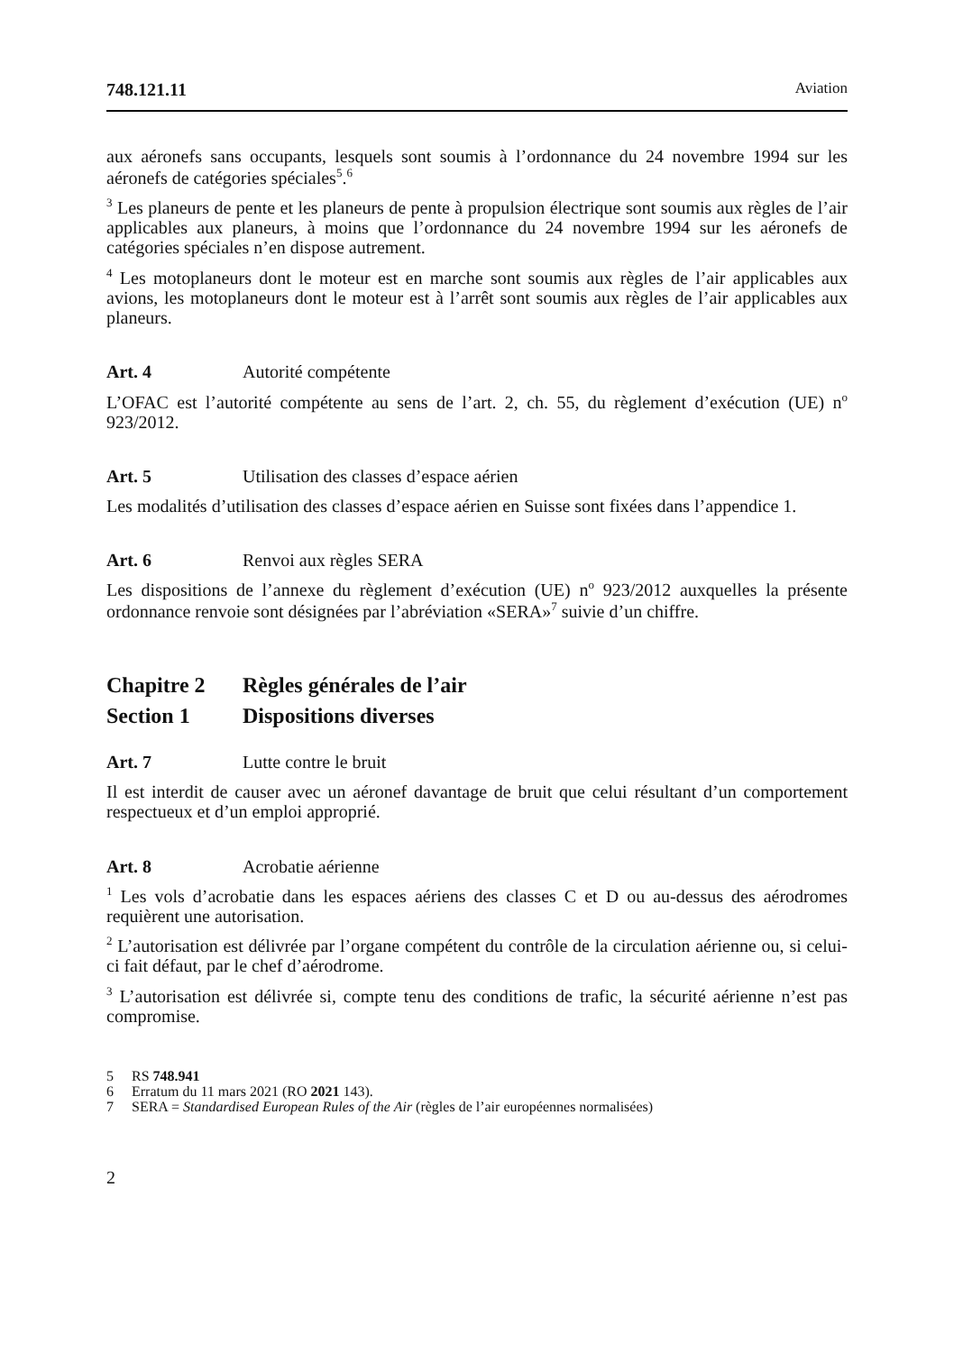748.121.11 Aviation
aux aéronefs sans occupants, lesquels sont soumis à l’ordonnance du 24 novembre 1994 sur les aéronefs de catégories spéciales<sup>5</sup>.<sup>6</sup>
<sup>3</sup> Les planeurs de pente et les planeurs de pente à propulsion électrique sont soumis aux règles de l’air applicables aux planeurs, à moins que l’ordonnance du 24 novembre 1994 sur les aéronefs de catégories spéciales n’en dispose autrement.
<sup>4</sup> Les motoplaneurs dont le moteur est en marche sont soumis aux règles de l’air applicables aux avions, les motoplaneurs dont le moteur est à l’arrêt sont soumis aux règles de l’air applicables aux planeurs.
Art. 4 Autorité compétente
L’OFAC est l’autorité compétente au sens de l’art. 2, ch. 55, du règlement d’exécution (UE) n<sup>o</sup> 923/2012.
Art. 5 Utilisation des classes d’espace aérien
Les modalités d’utilisation des classes d’espace aérien en Suisse sont fixées dans l’appendice 1.
Art. 6 Renvoi aux règles SERA
Les dispositions de l’annexe du règlement d’exécution (UE) n<sup>o</sup> 923/2012 auxquelles la présente ordonnance renvoie sont désignées par l’abréviation «SERA»<sup>7</sup> suivie d’un chiffre.
Chapitre 2 Règles générales de l’air
Section 1 Dispositions diverses
Art. 7 Lutte contre le bruit
Il est interdit de causer avec un aéronef davantage de bruit que celui résultant d’un comportement respectueux et d’un emploi approprié.
Art. 8 Acrobatie aérienne
<sup>1</sup> Les vols d’acrobatie dans les espaces aériens des classes C et D ou au-dessus des aérodromes requièrent une autorisation.
<sup>2</sup> L’autorisation est délivrée par l’organe compétent du contrôle de la circulation aérienne ou, si celui-ci fait défaut, par le chef d’aérodrome.
<sup>3</sup> L’autorisation est délivrée si, compte tenu des conditions de trafic, la sécurité aérienne n’est pas compromise.
5 RS 748.941
6 Erratum du 11 mars 2021 (RO 2021 143).
7 SERA = Standardised European Rules of the Air (règles de l’air européennes normalisées)
2